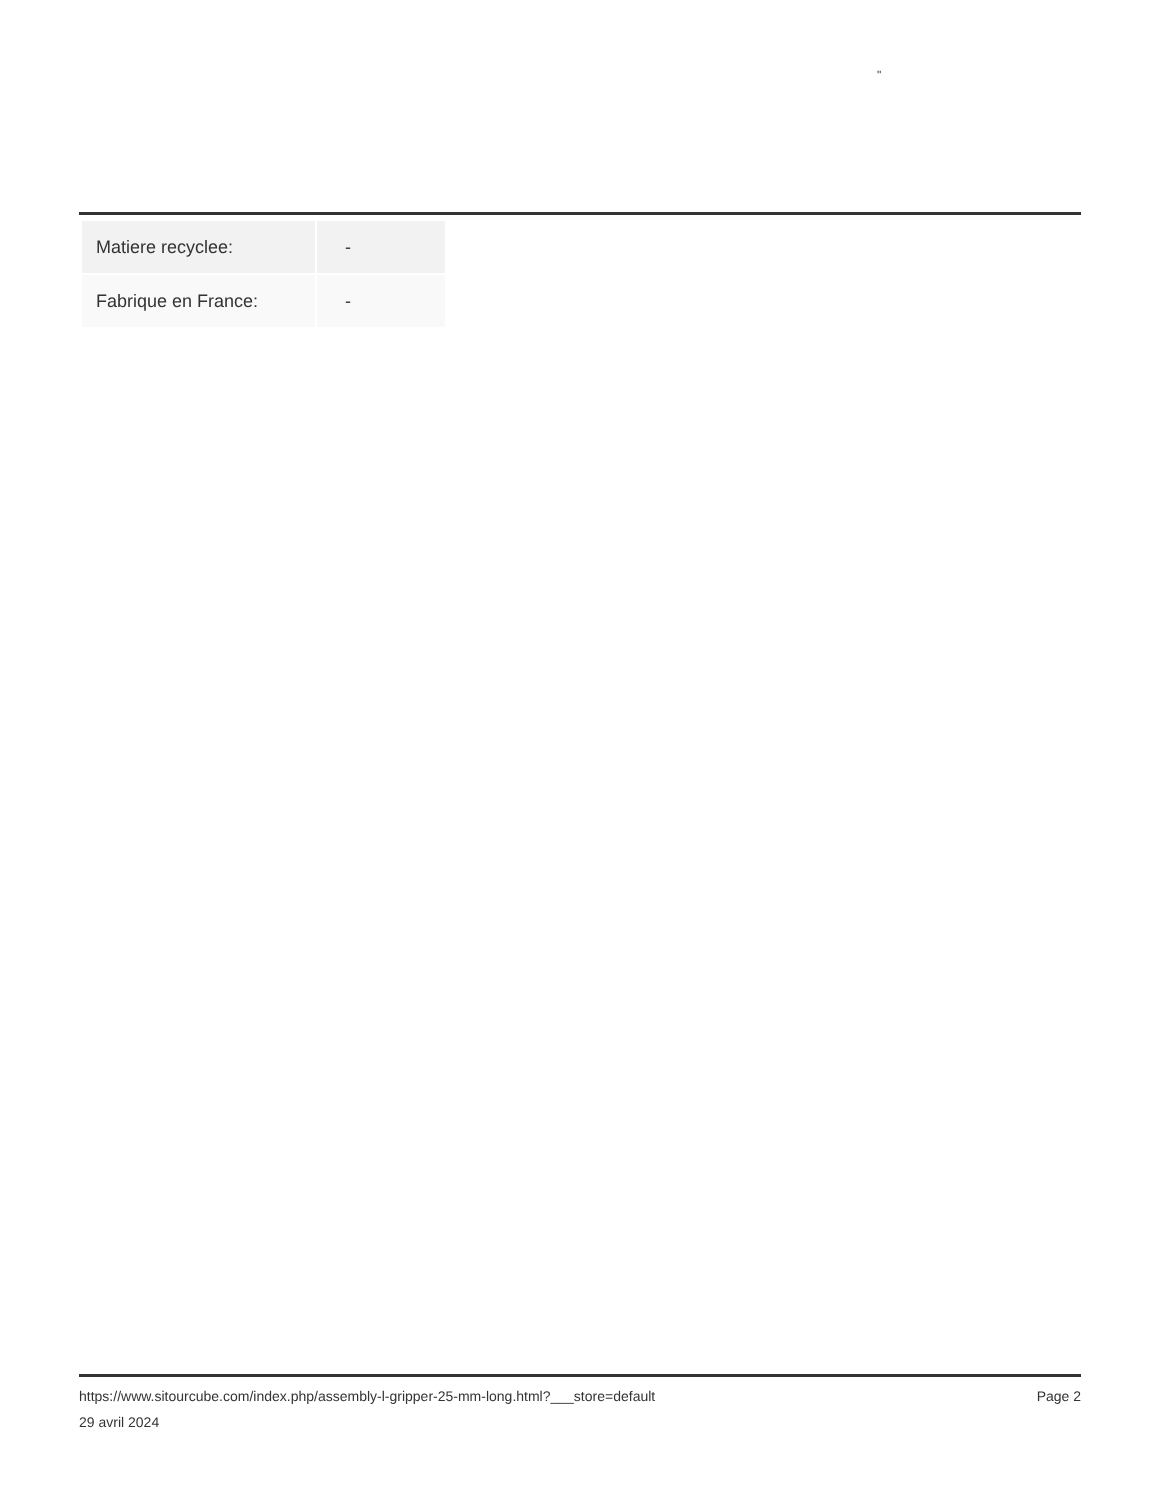"
| Matiere recyclee: | - |
| Fabrique en France: | - |
Page 2 https://www.sitourcube.com/index.php/assembly-l-gripper-25-mm-long.html?___store=default
29 avril 2024